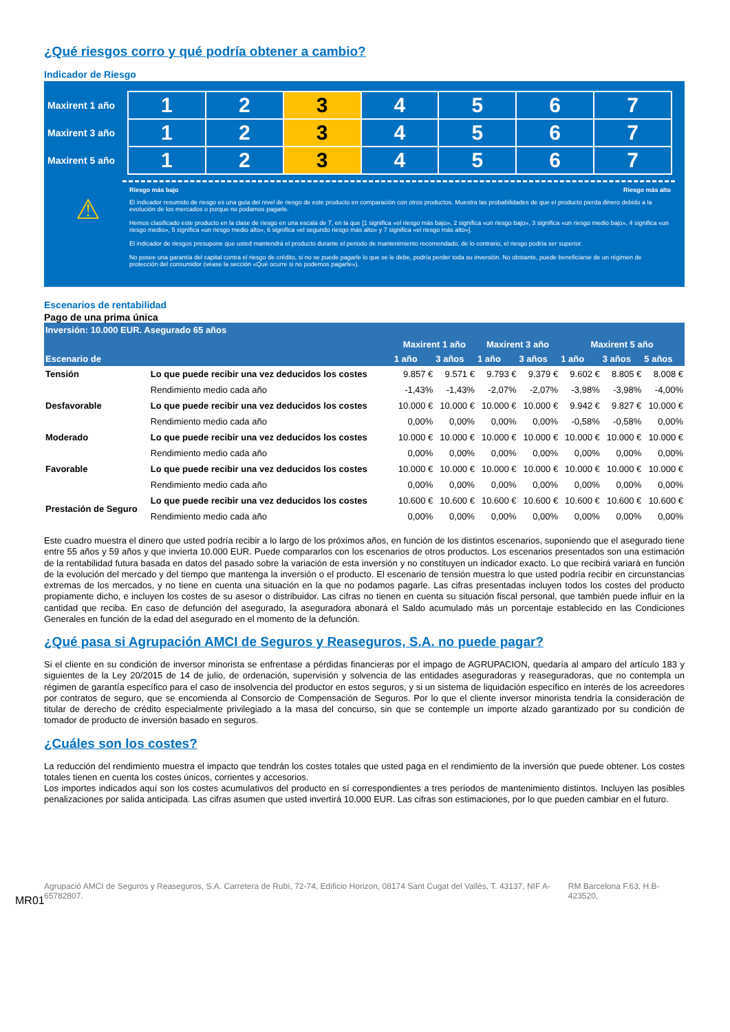¿Qué riesgos corro y qué podría obtener a cambio?
Indicador de Riesgo
| Maxirent 1 año | 1 | 2 | 3 | 4 | 5 | 6 | 7 | |
| Maxirent 3 año | 1 | 2 | 3 | 4 | 5 | 6 | 7 | |
| Maxirent 5 año | 1 | 2 | 3 | 4 | 5 | 6 | 7 | |
⚠
Riesgo más bajo Riesgo más alto
El indicador resumido de riesgo es una guía del nivel de riesgo de este producto en comparación con otros productos. Muestra las probabilidades de que el producto pierda dinero debido a la evolución de los mercados o porque no podamos pagarle.
Hemos clasificado este producto en la clase de riesgo en una escala de 7, en la que [1 significa «el riesgo más bajo», 2 significa «un riesgo bajo», 3 significa «un riesgo medio bajo», 4 significa «un riesgo medio», 5 significa «un riesgo medio alto», 6 significa «el segundo riesgo más alto» y 7 significa «el riesgo más alto»].
El indicador de riesgos presupone que usted mantendrá el producto durante el periodo de mantenimiento recomendado, de lo contrario, el riesgo podría ser superior.
No posee una garantía del capital contra el riesgo de crédito, si no se puede pagarle lo que se le debe, podría perder toda su inversión. No obstante, puede beneficiarse de un régimen de protección del consumidor (véase la sección «Qué ocurre si no podemos pagarle»).
Escenarios de rentabilidad
Pago de una prima única
| Inversión: 10.000 EUR. Asegurado 65 años | | | | | | | | |
| --- | --- | --- | --- | --- | --- | --- | --- | --- |
| | | Maxirent 1 año | | Maxirent 3 año | | Maxirent 5 año | | |
| Escenario de | | 1 año | 3 años | 1 año | 3 años | 1 año | 3 años | 5 años |
| Tensión | Lo que puede recibir una vez deducidos los costes | 9.857 € | 9.571 € | 9.793 € | 9.379 € | 9.602 € | 8.805 € | 8.008 € |
| | Rendimiento medio cada año | -1,43% | -1,43% | -2,07% | -2,07% | -3,98% | -3,98% | -4,00% |
| Desfavorable | Lo que puede recibir una vez deducidos los costes | 10.000 € | 10.000 € | 10.000 € | 10.000 € | 9.942 € | 9.827 € | 10.000 € |
| | Rendimiento medio cada año | 0,00% | 0,00% | 0,00% | 0,00% | -0,58% | -0,58% | 0,00% |
| Moderado | Lo que puede recibir una vez deducidos los costes | 10.000 € | 10.000 € | 10.000 € | 10.000 € | 10.000 € | 10.000 € | 10.000 € |
| | Rendimiento medio cada año | 0,00% | 0,00% | 0,00% | 0,00% | 0,00% | 0,00% | 0,00% |
| Favorable | Lo que puede recibir una vez deducidos los costes | 10.000 € | 10.000 € | 10.000 € | 10.000 € | 10.000 € | 10.000 € | 10.000 € |
| | Rendimiento medio cada año | 0,00% | 0,00% | 0,00% | 0,00% | 0,00% | 0,00% | 0,00% |
| Prestación de Seguro | Lo que puede recibir una vez deducidos los costes | 10.600 € | 10.600 € | 10.600 € | 10.600 € | 10.600 € | 10.600 € | 10.600 € |
| | Rendimiento medio cada año | 0,00% | 0,00% | 0,00% | 0,00% | 0,00% | 0,00% | 0,00% |
Este cuadro muestra el dinero que usted podría recibir a lo largo de los próximos años, en función de los distintos escenarios, suponiendo que el asegurado tiene entre 55 años y 59 años y que invierta 10.000 EUR. Puede compararlos con los escenarios de otros productos. Los escenarios presentados son una estimación de la rentabilidad futura basada en datos del pasado sobre la variación de esta inversión y no constituyen un indicador exacto. Lo que recibirá variará en función de la evolución del mercado y del tiempo que mantenga la inversión o el producto. El escenario de tensión muestra lo que usted podría recibir en circunstancias extremas de los mercados, y no tiene en cuenta una situación en la que no podamos pagarle. Las cifras presentadas incluyen todos los costes del producto propiamente dicho, e incluyen los costes de su asesor o distribuidor. Las cifras no tienen en cuenta su situación fiscal personal, que también puede influir en la cantidad que reciba. En caso de defunción del asegurado, la aseguradora abonará el Saldo acumulado más un porcentaje establecido en las Condiciones Generales en función de la edad del asegurado en el momento de la defunción.
¿Qué pasa si Agrupación AMCI de Seguros y Reaseguros, S.A. no puede pagar?
Si el cliente en su condición de inversor minorista se enfrentase a pérdidas financieras por el impago de AGRUPACION, quedaría al amparo del artículo 183 y siguientes de la Ley 20/2015 de 14 de julio, de ordenación, supervisión y solvencia de las entidades aseguradoras y reaseguradoras, que no contempla un régimen de garantía específico para el caso de insolvencia del productor en estos seguros, y si un sistema de liquidación específico en interés de los acreedores por contratos de seguro, que se encomienda al Consorcio de Compensación de Seguros. Por lo que el cliente inversor minorista tendría la consideración de titular de derecho de crédito especialmente privilegiado a la masa del concurso, sin que se contemple un importe alzado garantizado por su condición de tomador de producto de inversión basado en seguros.
¿Cuáles son los costes?
La reducción del rendimiento muestra el impacto que tendrán los costes totales que usted paga en el rendimiento de la inversión que puede obtener. Los costes totales tienen en cuenta los costes únicos, corrientes y accesorios.
Los importes indicados aquí son los costes acumulativos del producto en sí correspondientes a tres períodos de mantenimiento distintos. Incluyen las posibles penalizaciones por salida anticipada. Las cifras asumen que usted invertirá 10.000 EUR. Las cifras son estimaciones, por lo que pueden cambiar en el futuro.
MR01
Agrupació AMCI de Seguros y Reaseguros, S.A. Carretera de Rubí, 72-74, Edificio Horizon, 08174 Sant Cugat del Vallès, T. 43137, NIF A-65782807. RM Barcelona F.63, H.B-423520,